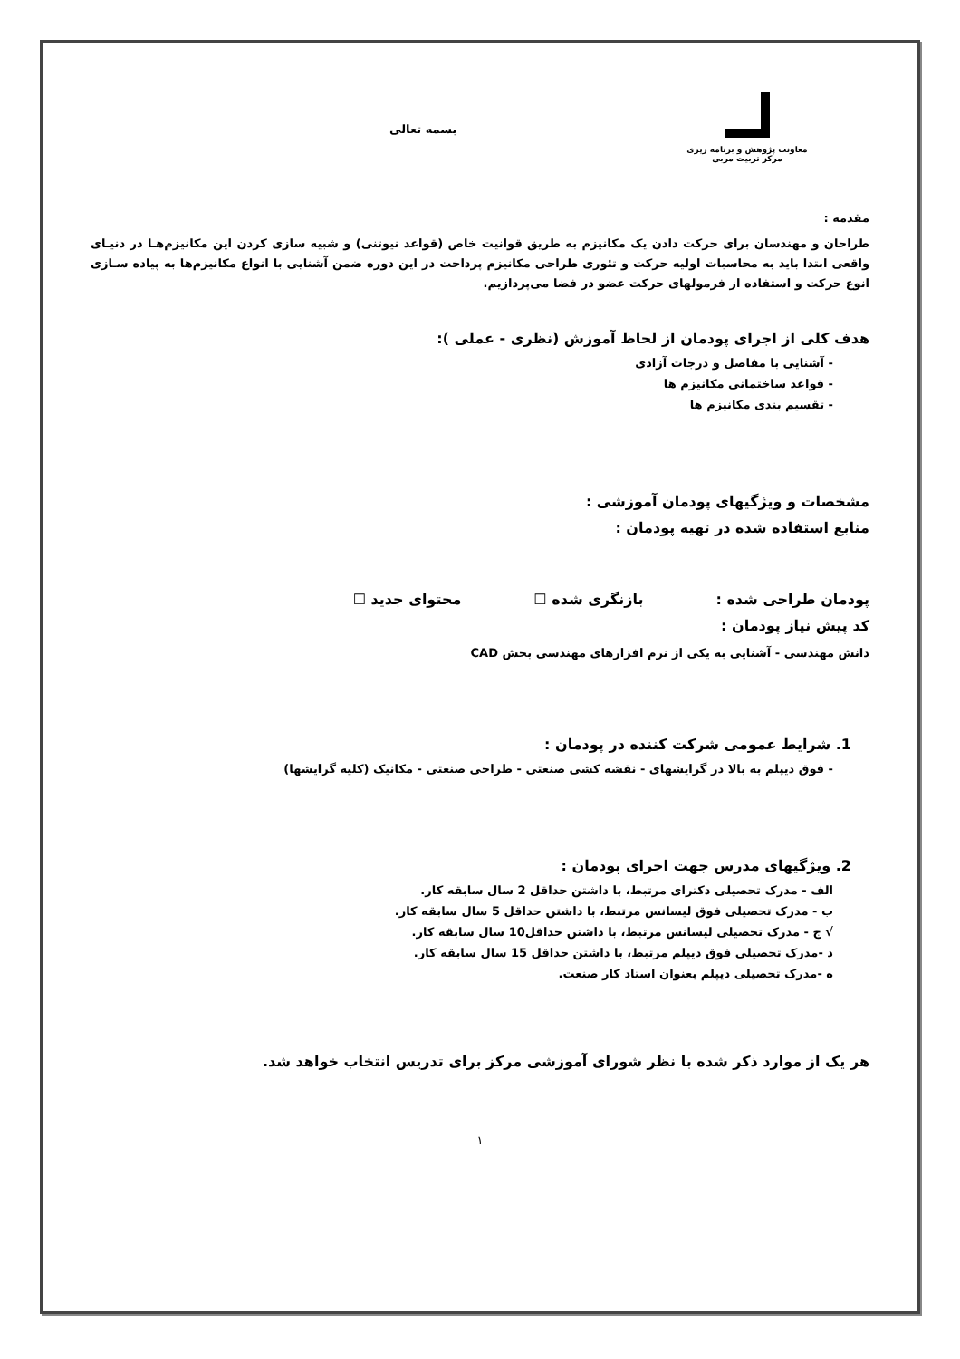معاونت پژوهش و برنامه ریزی
مرکز تربیت مربی
بسمه تعالی
مقدمه :
طراحان و مهندسان برای حرکت دادن یک مکانیزم به طریق قوانیت خاص (قواعد نیوتنی) و شبیه سازی کردن این مکانیزم‌هـا در دنیـای واقعی ابتدا باید به محاسبات اولیه حرکت و تئوری طراحی مکانیزم پرداخت در این دوره ضمن آشنایی با انواع مکانیزم‌ها به پیاده سـازی انوع حرکت و استفاده از فرمولهای حرکت عضو در فضا می‌پردازیم.
هدف کلی از اجرای پودمان از لحاظ آموزش (نظری - عملی ):
- آشنایی با مفاصل و درجات آزادی
- قواعد ساختمانی مکانیزم ها
- تقسیم بندی مکانیزم ها
مشخصات و ویژگیهای پودمان آموزشی :
منابع استفاده شده در تهیه پودمان :
پودمان طراحی شده : بازنگری شده ☐ محتوای جدید ☐
کد پیش نیاز پودمان :
دانش مهندسی - آشنایی به یکی از نرم افزارهای مهندسی بخش CAD
1. شرایط عمومی شرکت کننده در پودمان :
- فوق دیپلم به بالا در گرایشهای - نقشه کشی صنعتی - طراحی صنعتی - مکانیک (کلیه گرایشها)
2. ویژگیهای مدرس جهت اجرای پودمان :
الف - مدرک تحصیلی دکترای مرتبط، با داشتن حداقل 2 سال سابقه کار.
ب - مدرک تحصیلی فوق لیسانس مرتبط، با داشتن حداقل 5 سال سابقه کار.
√ ج - مدرک تحصیلی لیسانس مرتبط، با داشتن حداقل10 سال سابقه کار.
د -مدرک تحصیلی فوق دیپلم مرتبط، با داشتن حداقل 15 سال سابقه کار.
ه -مدرک تحصیلی دیپلم بعنوان استاد کار صنعت.
هر یک از موارد ذکر شده با نظر شورای آموزشی مرکز برای تدریس انتخاب خواهد شد.
۱